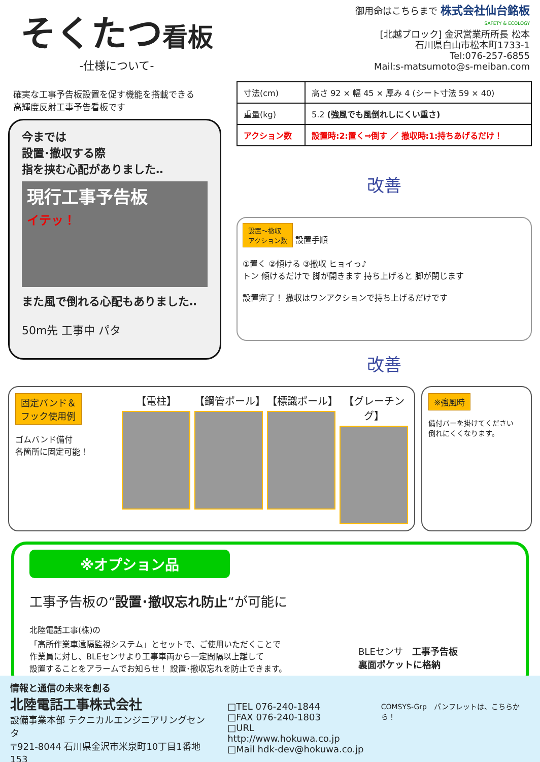そくたつ看板
-仕様について-
御用命はこちらまで 株式会社仙台銘板
SAFETY & ECOLOGY
[北越ブロック] 金沢営業所所長 松本
石川県白山市松本町1733-1
Tel:076-257-6855
Mail:s-matsumoto@s-meiban.com
確実な工事予告板設置を促す機能を搭載できる
高輝度反射工事予告看板です
今までは
設置･撤収する際
指を挟む心配がありました‥
現行工事予告板
イテッ！
また風で倒れる心配もありました‥
50m先 工事中 パタ
| 寸法(cm) | 高さ 92 × 幅 45 × 厚み 4 (シート寸法 59 × 40) |
| 重量(kg) | 5.2 (強風でも風倒れしにくい重さ) |
| アクション数 | 設置時:2:置く⇒倒す ／ 撤収時:1:持ちあげるだけ！ |
改善
設置～撤収
アクション数 設置手順
①置く ②傾ける ③撤収 ヒョイっ♪
トン 傾けるだけで 脚が開きます 持ち上げると 脚が閉じます
設置完了！ 撤収はワンアクションで持ち上げるだけです
改善
固定バンド＆
フック使用例
ゴムバンド備付
各箇所に固定可能！
【電柱】 【鋼管ポール】 【標識ポール】 【グレーチング】
※強風時
備付バーを掛けてください
倒れにくくなります。
※オプション品
工事予告板の“設置･撤収忘れ防止“が可能に
北陸電話工事(株)の
「高所作業車遠隔監視システム」とセットで、ご使用いただくことで
作業員に対し、BLEセンサより工事車両から一定間隔以上離して
設置することをアラームでお知らせ！ 設置･撤収忘れを防止できます。
BLEセンサ　工事予告板
裏面ポケットに格納
情報と通信の未来を創る
北陸電話工事株式会社
設備事業本部 テクニカルエンジニアリングセンタ
〒921-8044 石川県金沢市米泉町10丁目1番地153
□TEL 076-240-1844
□FAX 076-240-1803
□URL http://www.hokuwa.co.jp
□Mail hdk-dev@hokuwa.co.jp
COMSYS-Grp　パンフレットは、こちらから！